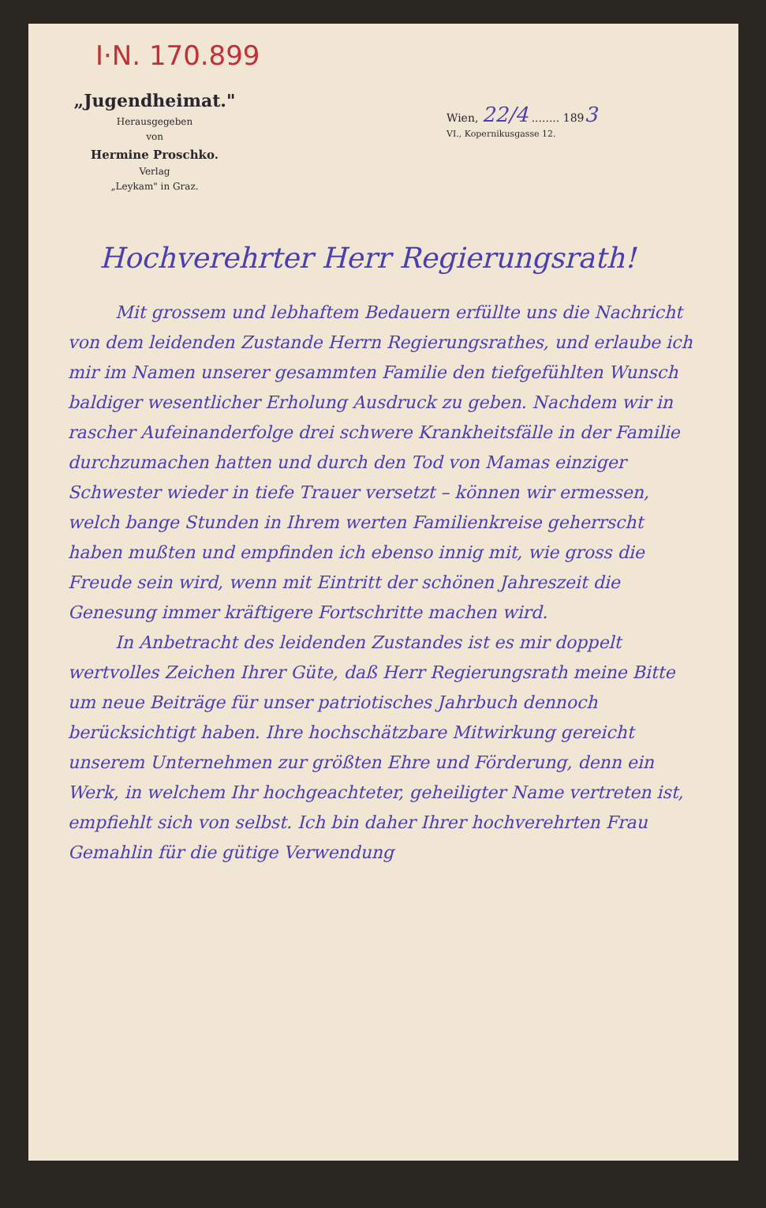I·N. 170.899
„Jugendheimat."
Herausgegeben
von
Hermine Proschko.
Verlag
„Leykam" in Graz.
Wien, 22/4 ........ 1893
VI., Kopernikusgasse 12.
Hochverehrter Herr Regierungsrath!
Mit grossem und lebhaftem Bedauern erfüllte uns die Nachricht von dem leidenden Zustande Herrn Regierungsrathes, und erlaube ich mir im Namen unserer gesammten Familie den tiefgefühlten Wunsch baldiger wesentlicher Erholung Ausdruck zu geben. Nachdem wir in rascher Aufeinanderfolge drei schwere Krankheitsfälle in der Familie durchzumachen hatten und durch den Tod von Mamas einziger Schwester wieder in tiefe Trauer versetzt – können wir ermessen, welch bange Stunden in Ihrem werten Familienkreise geherrscht haben mußten und empfinden ich ebenso innig mit, wie gross die Freude sein wird, wenn mit Eintritt der schönen Jahreszeit die Genesung immer kräftigere Fortschritte machen wird.
In Anbetracht des leidenden Zustandes ist es mir doppelt wertvolles Zeichen Ihrer Güte, daß Herr Regierungsrath meine Bitte um neue Beiträge für unser patriotisches Jahrbuch dennoch berücksichtigt haben. Ihre hochschätzbare Mitwirkung gereicht unserem Unternehmen zur größten Ehre und Förderung, denn ein Werk, in welchem Ihr hochgeachteter, geheiligter Name vertreten ist, empfiehlt sich von selbst. Ich bin daher Ihrer hochverehrten Frau Gemahlin für die gütige Verwendung